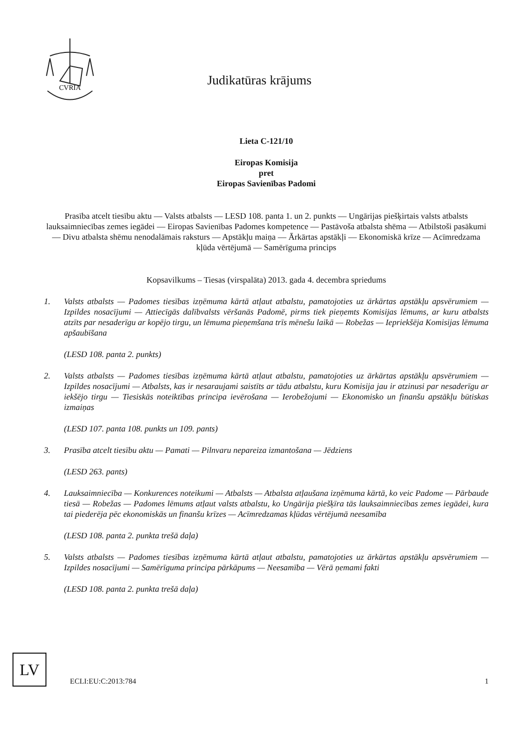CVRIA
Judikatūras krājums
Lieta C-121/10
Eiropas Komisija
pret
Eiropas Savienības Padomi
Prasība atcelt tiesību aktu — Valsts atbalsts — LESD 108. panta 1. un 2. punkts — Ungārijas piešķirtais valsts atbalsts lauksaimniecības zemes iegādei — Eiropas Savienības Padomes kompetence — Pastāvoša atbalsta shēma — Atbilstoši pasākumi — Divu atbalsta shēmu nenodalāmais raksturs — Apstākļu maiņa — Ārkārtas apstākļi — Ekonomiskā krīze — Acīmredzama kļūda vērtējumā — Samērīguma princips
Kopsavilkums – Tiesas (virspalāta) 2013. gada 4. decembra spriedums
1. Valsts atbalsts — Padomes tiesības izņēmuma kārtā atļaut atbalstu, pamatojoties uz ārkārtas apstākļu apsvērumiem — Izpildes nosacījumi — Attiecīgās dalībvalsts vēršanās Padomē, pirms tiek pieņemts Komisijas lēmums, ar kuru atbalsts atzīts par nesaderīgu ar kopējo tirgu, un lēmuma pieņemšana trīs mēnešu laikā — Robežas — Iepriekšēja Komisijas lēmuma apšaubīšana
(LESD 108. panta 2. punkts)
2. Valsts atbalsts — Padomes tiesības izņēmuma kārtā atļaut atbalstu, pamatojoties uz ārkārtas apstākļu apsvērumiem — Izpildes nosacījumi — Atbalsts, kas ir nesaraujami saistīts ar tādu atbalstu, kuru Komisija jau ir atzinusi par nesaderīgu ar iekšējo tirgu — Tiesiskās noteiktības principa ievērošana — Ierobežojumi — Ekonomisko un finanšu apstākļu būtiskas izmaiņas
(LESD 107. panta 108. punkts un 109. pants)
3. Prasība atcelt tiesību aktu — Pamati — Pilnvaru nepareiza izmantošana — Jēdziens
(LESD 263. pants)
4. Lauksaimniecība — Konkurences noteikumi — Atbalsts — Atbalsta atļaušana izņēmuma kārtā, ko veic Padome — Pārbaude tiesā — Robežas — Padomes lēmums atļaut valsts atbalstu, ko Ungārija piešķīra tās lauksaimniecības zemes iegādei, kura tai piederēja pēc ekonomiskās un finanšu krīzes — Acīmredzamas kļūdas vērtējumā neesamība
(LESD 108. panta 2. punkta trešā daļa)
5. Valsts atbalsts — Padomes tiesības izņēmuma kārtā atļaut atbalstu, pamatojoties uz ārkārtas apstākļu apsvērumiem — Izpildes nosacījumi — Samērīguma principa pārkāpums — Neesamība — Vērā ņemami fakti
(LESD 108. panta 2. punkta trešā daļa)
LV
ECLI:EU:C:2013:784 1